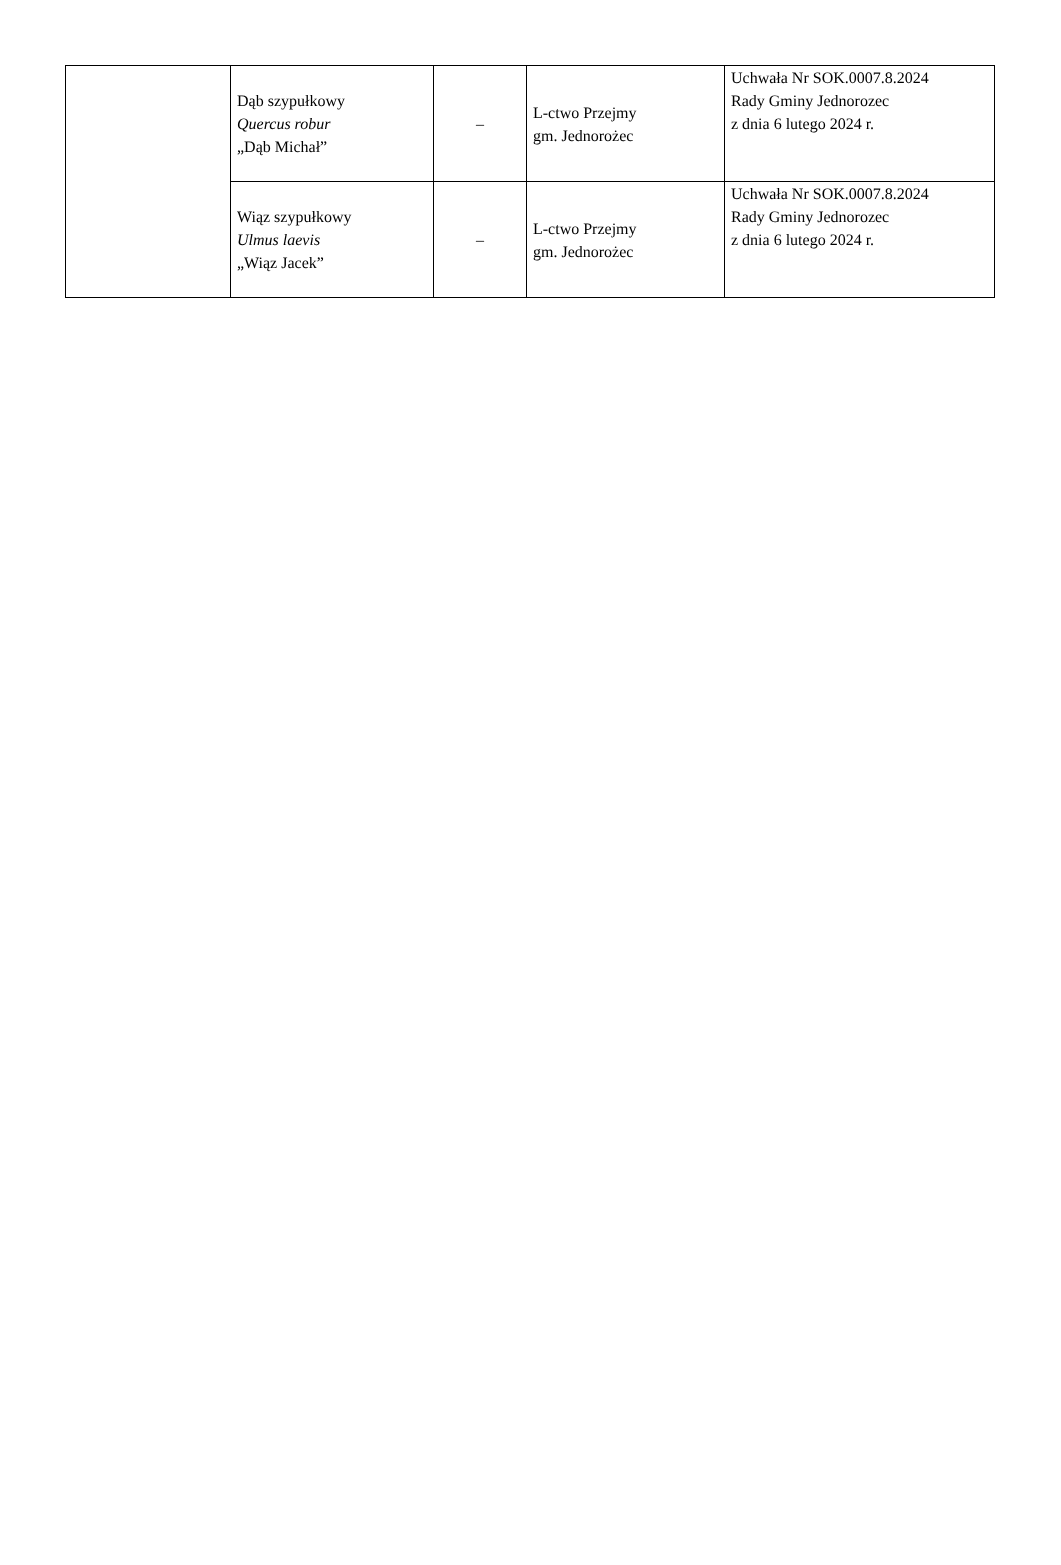| | Dąb szypułkowy Quercus robur „Dąb Michał” | – | L-ctwo Przejmy gm. Jednorożec | Uchwała Nr SOK.0007.8.2024 Rady Gminy Jednorozec z dnia 6 lutego 2024 r. |
| | Wiąz szypułkowy Ulmus laevis „Wiąz Jacek” | – | L-ctwo Przejmy gm. Jednorożec | Uchwała Nr SOK.0007.8.2024 Rady Gminy Jednorozec z dnia 6 lutego 2024 r. |